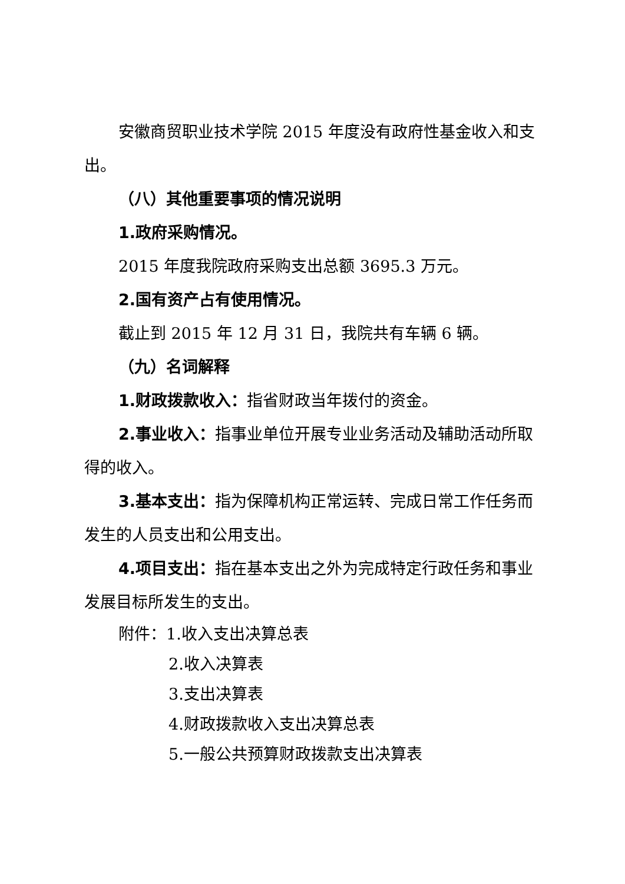安徽商贸职业技术学院 2015 年度没有政府性基金收入和支出。
（八）其他重要事项的情况说明
1.政府采购情况。
2015 年度我院政府采购支出总额 3695.3 万元。
2.国有资产占有使用情况。
截止到 2015 年 12 月 31 日，我院共有车辆 6 辆。
（九）名词解释
1.财政拨款收入：指省财政当年拨付的资金。
2.事业收入：指事业单位开展专业业务活动及辅助活动所取得的收入。
3.基本支出：指为保障机构正常运转、完成日常工作任务而发生的人员支出和公用支出。
4.项目支出：指在基本支出之外为完成特定行政任务和事业发展目标所发生的支出。
附件：1.收入支出决算总表
2.收入决算表
3.支出决算表
4.财政拨款收入支出决算总表
5.一般公共预算财政拨款支出决算表